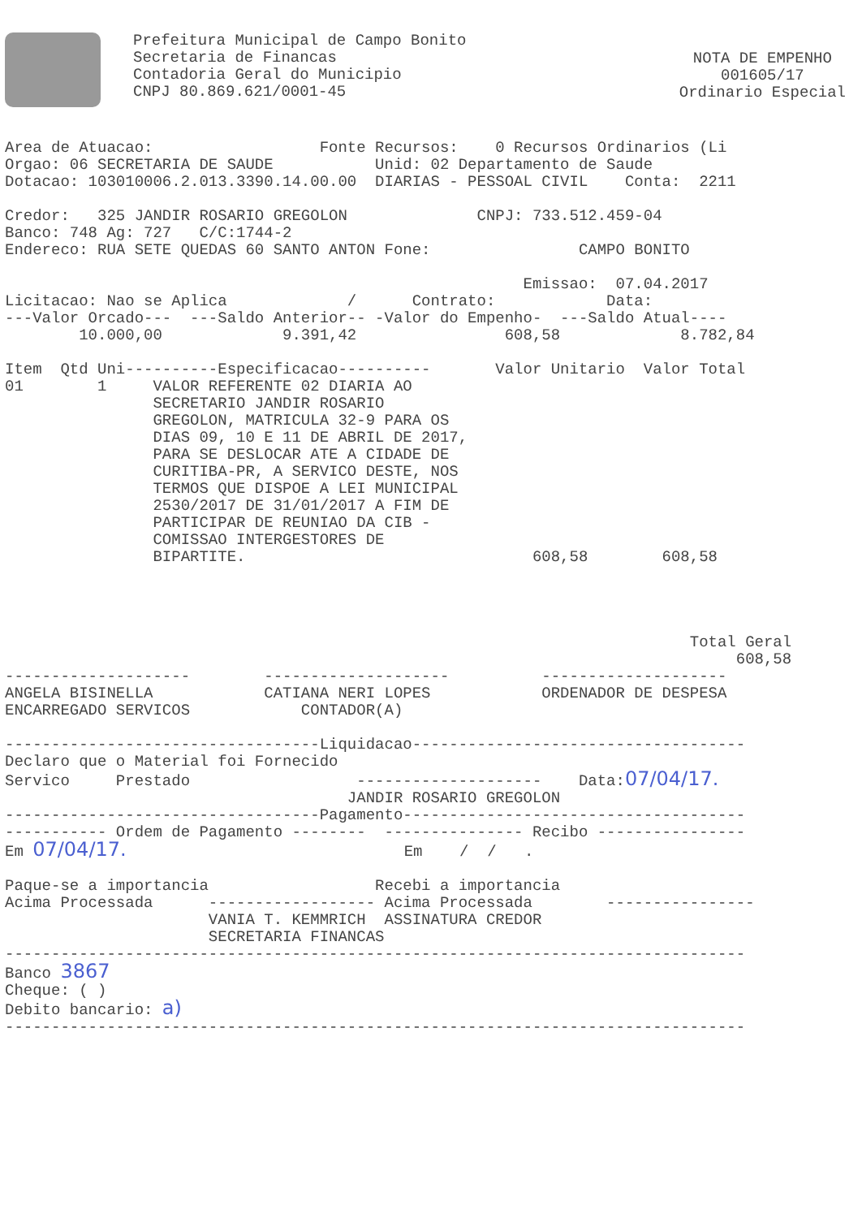Prefeitura Municipal de Campo Bonito
Secretaria de Financas
Contadoria Geral do Municipio
CNPJ 80.869.621/0001-45
NOTA DE EMPENHO
001605/17
Ordinario Especial
Area de Atuacao:                  Fonte Recursos:    0 Recursos Ordinarios (Li
Orgao: 06 SECRETARIA DE SAUDE           Unid: 02 Departamento de Saude
Dotacao: 103010006.2.013.3390.14.00.00  DIARIAS - PESSOAL CIVIL    Conta:  2211

Credor:   325 JANDIR ROSARIO GREGOLON              CNPJ: 733.512.459-04
Banco: 748 Ag: 727   C/C:1744-2
Endereco: RUA SETE QUEDAS 60 SANTO ANTON Fone:                CAMPO BONITO

                                                        Emissao:  07.04.2017
Licitacao: Nao se Aplica             /      Contrato:            Data:
---Valor Orcado---  ---Saldo Anterior-- -Valor do Empenho-  ---Saldo Atual----
        10.000,00             9.391,42                608,58             8.782,84

Item  Qtd Uni----------Especificacao----------       Valor Unitario  Valor Total
01        1     VALOR REFERENTE 02 DIARIA AO
                SECRETARIO JANDIR ROSARIO
                GREGOLON, MATRICULA 32-9 PARA OS
                DIAS 09, 10 E 11 DE ABRIL DE 2017,
                PARA SE DESLOCAR ATE A CIDADE DE
                CURITIBA-PR, A SERVICO DESTE, NOS
                TERMOS QUE DISPOE A LEI MUNICIPAL
                2530/2017 DE 31/01/2017 A FIM DE
                PARTICIPAR DE REUNIAO DA CIB -
                COMISSAO INTERGESTORES DE
                BIPARTITE.                               608,58        608,58




                                                                          Total Geral
                                                                               608,58
--------------------        --------------------          --------------------
ANGELA BISINELLA            CATIANA NERI LOPES            ORDENADOR DE DESPESA
ENCARREGADO SERVICOS            CONTADOR(A)

----------------------------------Liquidacao------------------------------------
Declaro que o Material foi Fornecido
Servico     Prestado                  --------------------    Data:07/04/17.
                                     JANDIR ROSARIO GREGOLON
----------------------------------Pagamento-------------------------------------
----------- Ordem de Pagamento --------  --------------- Recibo ----------------
Em 07/04/17.                              Em    /  /   .

Paque-se a importancia                  Recebi a importancia
Acima Processada      ------------------ Acima Processada        ----------------
                      VANIA T. KEMMRICH  ASSINATURA CREDOR
                      SECRETARIA FINANCAS
--------------------------------------------------------------------------------
Banco 3867
Cheque: ( )
Debito bancario: a)
--------------------------------------------------------------------------------